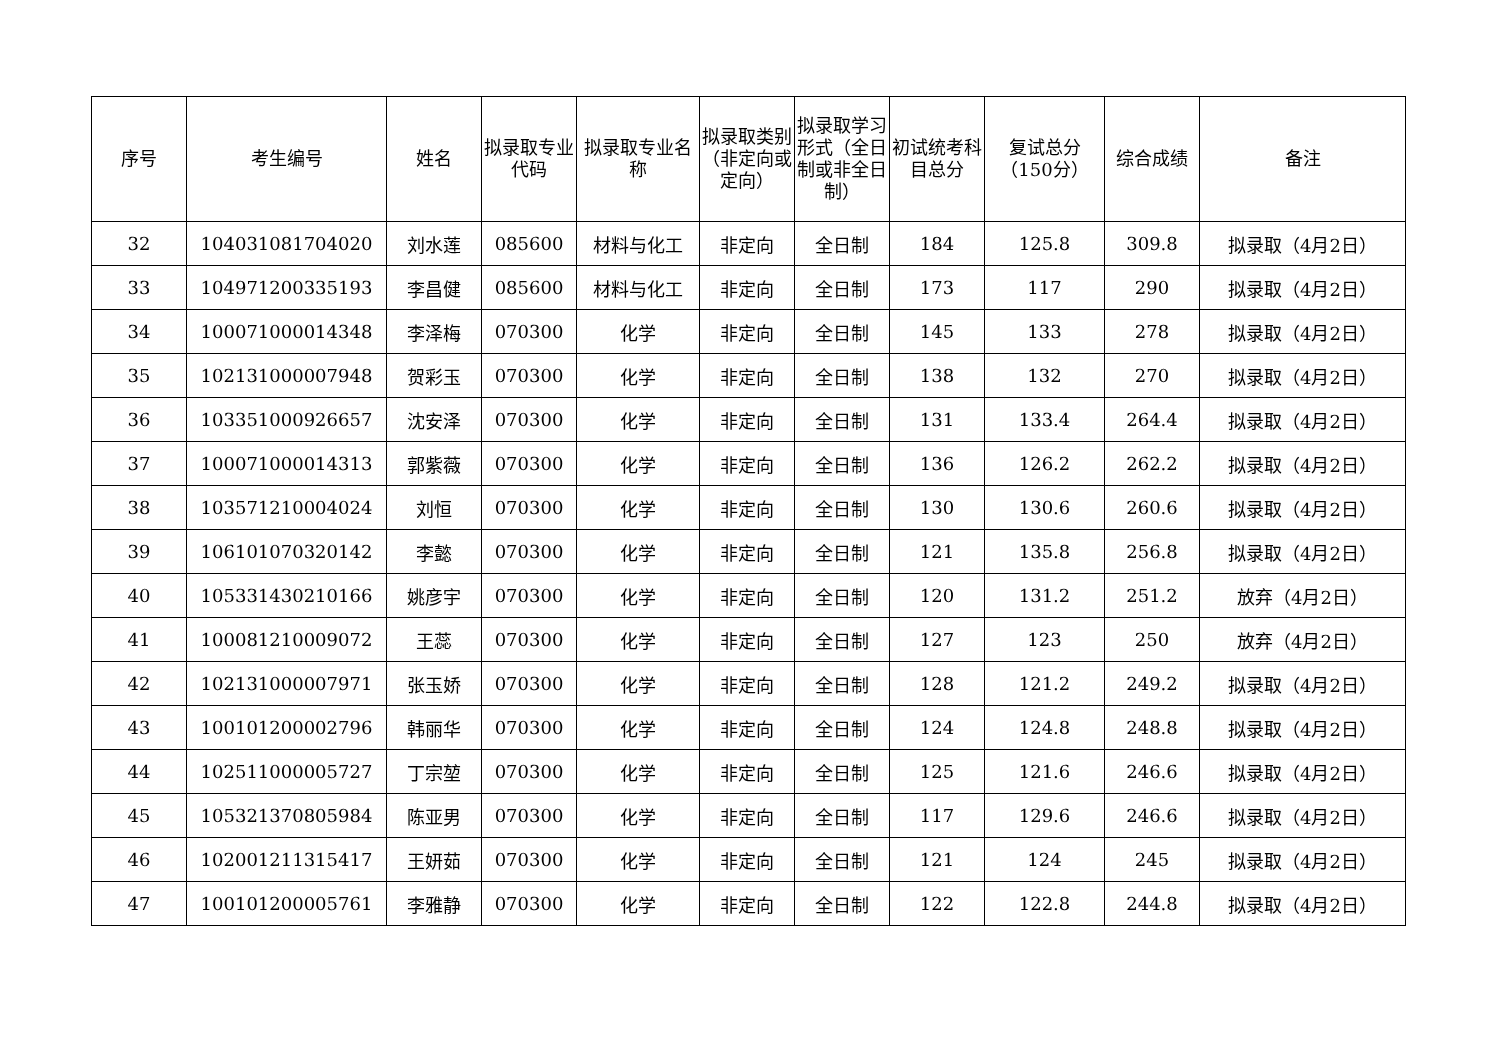| 序号 | 考生编号 | 姓名 | 拟录取专业代码 | 拟录取专业名称 | 拟录取类别（非定向或定向） | 拟录取学习形式（全日制或非全日制） | 初试统考科目总分 | 复试总分（150分） | 综合成绩 | 备注 |
| --- | --- | --- | --- | --- | --- | --- | --- | --- | --- | --- |
| 32 | 104031081704020 | 刘水莲 | 085600 | 材料与化工 | 非定向 | 全日制 | 184 | 125.8 | 309.8 | 拟录取（4月2日） |
| 33 | 104971200335193 | 李昌健 | 085600 | 材料与化工 | 非定向 | 全日制 | 173 | 117 | 290 | 拟录取（4月2日） |
| 34 | 100071000014348 | 李泽梅 | 070300 | 化学 | 非定向 | 全日制 | 145 | 133 | 278 | 拟录取（4月2日） |
| 35 | 102131000007948 | 贺彩玉 | 070300 | 化学 | 非定向 | 全日制 | 138 | 132 | 270 | 拟录取（4月2日） |
| 36 | 103351000926657 | 沈安泽 | 070300 | 化学 | 非定向 | 全日制 | 131 | 133.4 | 264.4 | 拟录取（4月2日） |
| 37 | 100071000014313 | 郭紫薇 | 070300 | 化学 | 非定向 | 全日制 | 136 | 126.2 | 262.2 | 拟录取（4月2日） |
| 38 | 103571210004024 | 刘恒 | 070300 | 化学 | 非定向 | 全日制 | 130 | 130.6 | 260.6 | 拟录取（4月2日） |
| 39 | 106101070320142 | 李懿 | 070300 | 化学 | 非定向 | 全日制 | 121 | 135.8 | 256.8 | 拟录取（4月2日） |
| 40 | 105331430210166 | 姚彦宇 | 070300 | 化学 | 非定向 | 全日制 | 120 | 131.2 | 251.2 | 放弃（4月2日） |
| 41 | 100081210009072 | 王蕊 | 070300 | 化学 | 非定向 | 全日制 | 127 | 123 | 250 | 放弃（4月2日） |
| 42 | 102131000007971 | 张玉娇 | 070300 | 化学 | 非定向 | 全日制 | 128 | 121.2 | 249.2 | 拟录取（4月2日） |
| 43 | 100101200002796 | 韩丽华 | 070300 | 化学 | 非定向 | 全日制 | 124 | 124.8 | 248.8 | 拟录取（4月2日） |
| 44 | 102511000005727 | 丁宗堃 | 070300 | 化学 | 非定向 | 全日制 | 125 | 121.6 | 246.6 | 拟录取（4月2日） |
| 45 | 105321370805984 | 陈亚男 | 070300 | 化学 | 非定向 | 全日制 | 117 | 129.6 | 246.6 | 拟录取（4月2日） |
| 46 | 102001211315417 | 王妍茹 | 070300 | 化学 | 非定向 | 全日制 | 121 | 124 | 245 | 拟录取（4月2日） |
| 47 | 100101200005761 | 李雅静 | 070300 | 化学 | 非定向 | 全日制 | 122 | 122.8 | 244.8 | 拟录取（4月2日） |